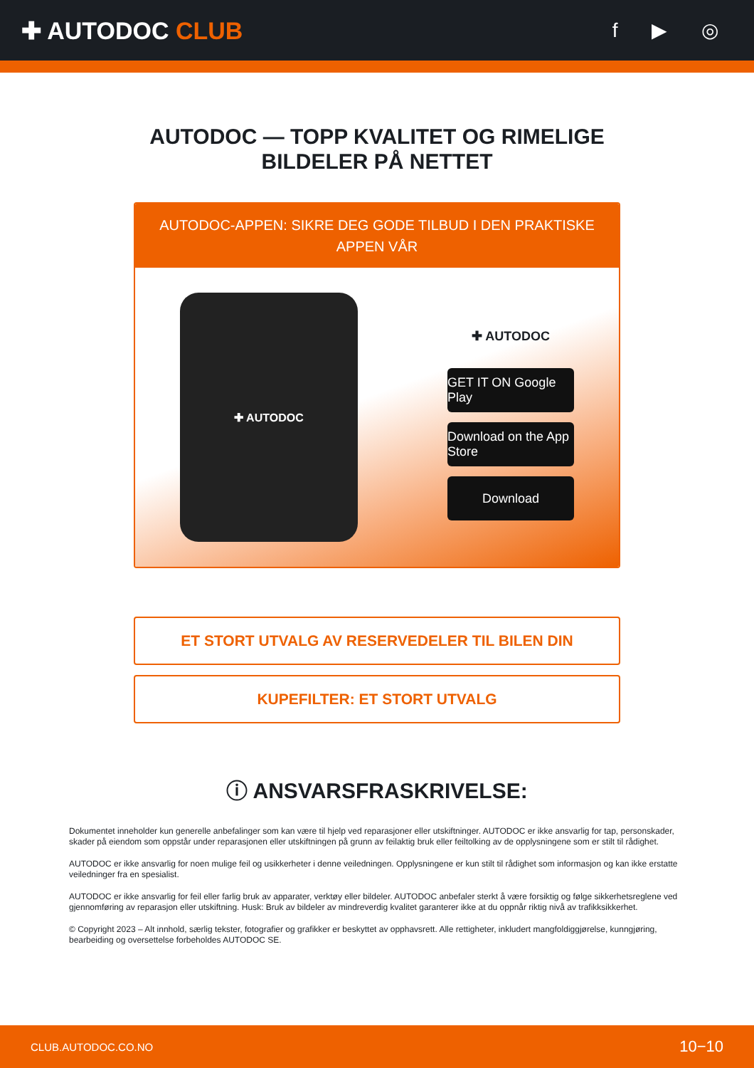✚ AUTODOC CLUB
f ▶ ◎
AUTODOC — TOPP KVALITET OG RIMELIGE BILDELER PÅ NETTET
AUTODOC-APPEN: SIKRE DEG GODE TILBUD I DEN PRAKTISKE APPEN VÅR
✚ AUTODOC
✚ AUTODOC
GET IT ON Google Play
Download on the App Store
Download
ET STORT UTVALG AV RESERVEDELER TIL BILEN DIN
KUPEFILTER: ET STORT UTVALG
ⓘ ANSVARSFRASKRIVELSE:
Dokumentet inneholder kun generelle anbefalinger som kan være til hjelp ved reparasjoner eller utskiftninger. AUTODOC er ikke ansvarlig for tap, personskader, skader på eiendom som oppstår under reparasjonen eller utskiftningen på grunn av feilaktig bruk eller feiltolking av de opplysningene som er stilt til rådighet.
AUTODOC er ikke ansvarlig for noen mulige feil og usikkerheter i denne veiledningen. Opplysningene er kun stilt til rådighet som informasjon og kan ikke erstatte veiledninger fra en spesialist.
AUTODOC er ikke ansvarlig for feil eller farlig bruk av apparater, verktøy eller bildeler. AUTODOC anbefaler sterkt å være forsiktig og følge sikkerhetsreglene ved gjennomføring av reparasjon eller utskiftning. Husk: Bruk av bildeler av mindreverdig kvalitet garanterer ikke at du oppnår riktig nivå av trafikksikkerhet.
© Copyright 2023 – Alt innhold, særlig tekster, fotografier og grafikker er beskyttet av opphavsrett. Alle rettigheter, inkludert mangfoldiggjørelse, kunngjøring, bearbeiding og oversettelse forbeholdes AUTODOC SE.
CLUB.AUTODOC.CO.NO 10−10